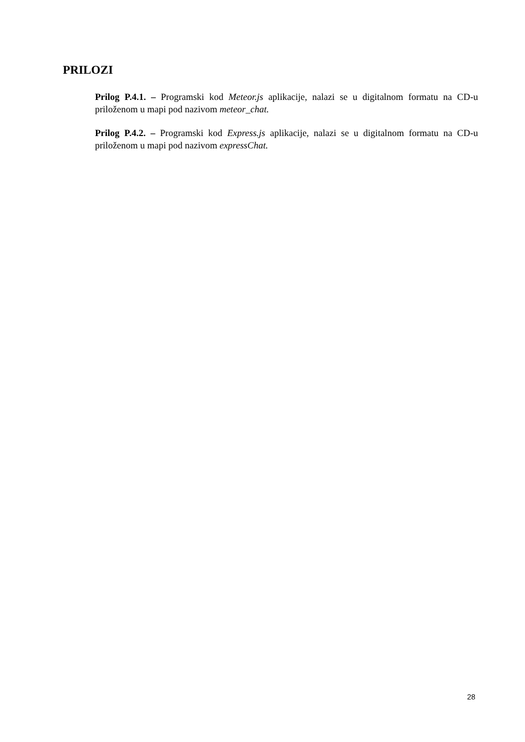PRILOZI
Prilog P.4.1. – Programski kod Meteor.js aplikacije, nalazi se u digitalnom formatu na CD-u priloženom u mapi pod nazivom meteor_chat.
Prilog P.4.2. – Programski kod Express.js aplikacije, nalazi se u digitalnom formatu na CD-u priloženom u mapi pod nazivom expressChat.
28